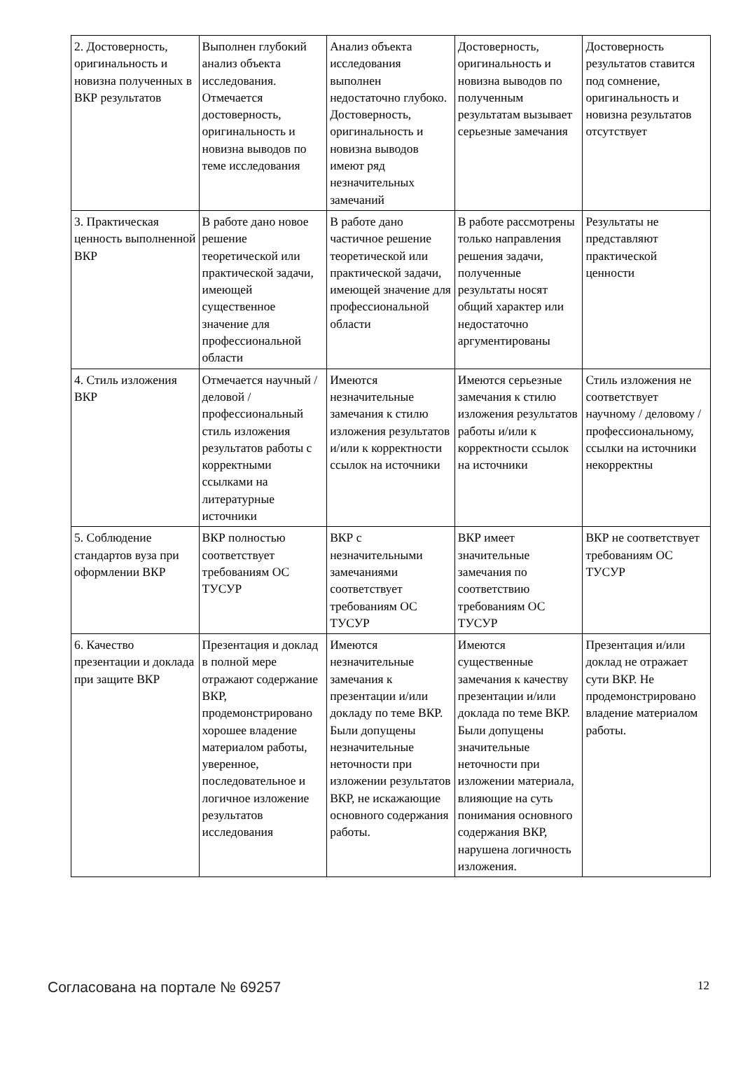| 2. Достоверность, оригинальность и новизна полученных в ВКР результатов | Выполнен глубокий анализ объекта исследования. Отмечается достоверность, оригинальность и новизна выводов по теме исследования | Анализ объекта исследования выполнен недостаточно глубоко. Достоверность, оригинальность и новизна выводов имеют ряд незначительных замечаний | Достоверность, оригинальность и новизна выводов по полученным результатам вызывает серьезные замечания | Достоверность результатов ставится под сомнение, оригинальность и новизна результатов отсутствует |
| 3. Практическая ценность выполненной ВКР | В работе дано новое решение теоретической или практической задачи, имеющей существенное значение для профессиональной области | В работе дано частичное решение теоретической или практической задачи, имеющей значение для профессиональной области | В работе рассмотрены только направления решения задачи, полученные результаты носят общий характер или недостаточно аргументированы | Результаты не представляют практической ценности |
| 4. Стиль изложения ВКР | Отмечается научный / деловой / профессиональный стиль изложения результатов работы с корректными ссылками на литературные источники | Имеются незначительные замечания к стилю изложения результатов и/или к корректности ссылок на источники | Имеются серьезные замечания к стилю изложения результатов работы и/или к корректности ссылок на источники | Стиль изложения не соответствует научному / деловому / профессиональному, ссылки на источники некорректны |
| 5. Соблюдение стандартов вуза при оформлении ВКР | ВКР полностью соответствует требованиям ОС ТУСУР | ВКР с незначительными замечаниями соответствует требованиям ОС ТУСУР | ВКР имеет значительные замечания по соответствию требованиям ОС ТУСУР | ВКР не соответствует требованиям ОС ТУСУР |
| 6. Качество презентации и доклада при защите ВКР | Презентация и доклад в полной мере отражают содержание ВКР, продемонстрировано хорошее владение материалом работы, уверенное, последовательное и логичное изложение результатов исследования | Имеются незначительные замечания к презентации и/или докладу по теме ВКР. Были допущены незначительные неточности при изложении результатов ВКР, не искажающие основного содержания работы. | Имеются существенные замечания к качеству презентации и/или доклада по теме ВКР. Были допущены значительные неточности при изложении материала, влияющие на суть понимания основного содержания ВКР, нарушена логичность изложения. | Презентация и/или доклад не отражает сути ВКР. Не продемонстрировано владение материалом работы. |
Согласована на портале № 69257 12